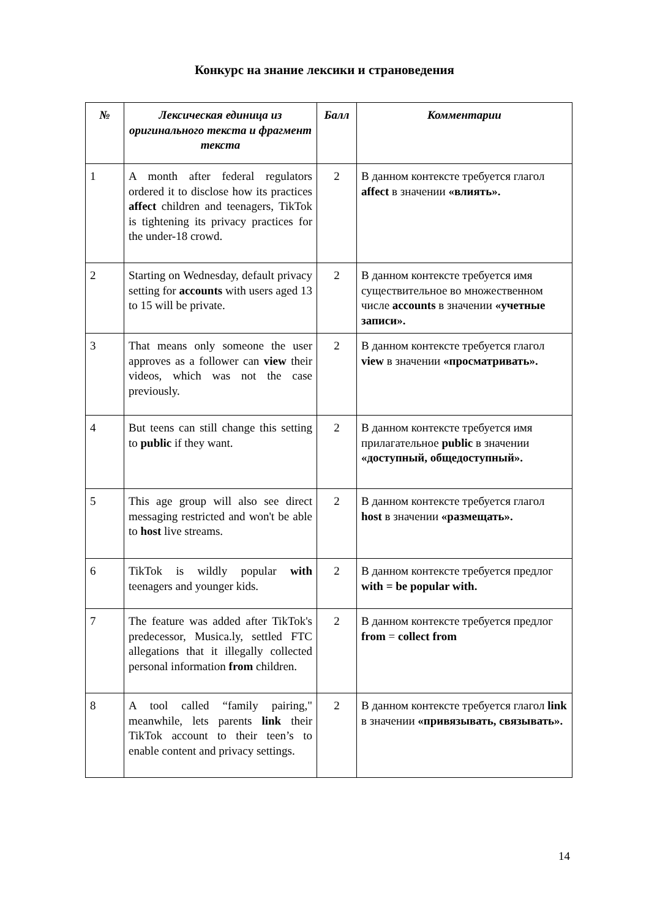Конкурс на знание лексики и страноведения
| № | Лексическая единица из оригинального текста и фрагмент текста | Балл | Комментарии |
| --- | --- | --- | --- |
| 1 | A month after federal regulators ordered it to disclose how its practices affect children and teenagers, TikTok is tightening its privacy practices for the under-18 crowd. | 2 | В данном контексте требуется глагол affect в значении «влиять». |
| 2 | Starting on Wednesday, default privacy setting for accounts with users aged 13 to 15 will be private. | 2 | В данном контексте требуется имя существительное во множественном числе accounts в значении «учетные записи». |
| 3 | That means only someone the user approves as a follower can view their videos, which was not the case previously. | 2 | В данном контексте требуется глагол view в значении «просматривать». |
| 4 | But teens can still change this setting to public if they want. | 2 | В данном контексте требуется имя прилагательное public в значении «доступный, общедоступный». |
| 5 | This age group will also see direct messaging restricted and won't be able to host live streams. | 2 | В данном контексте требуется глагол host в значении «размещать». |
| 6 | TikTok is wildly popular with teenagers and younger kids. | 2 | В данном контексте требуется предлог with = be popular with. |
| 7 | The feature was added after TikTok's predecessor, Musica.ly, settled FTC allegations that it illegally collected personal information from children. | 2 | В данном контексте требуется предлог from = collect from |
| 8 | A tool called “family pairing," meanwhile, lets parents link their TikTok account to their teen’s to enable content and privacy settings. | 2 | В данном контексте требуется глагол link в значении «привязывать, связывать». |
14